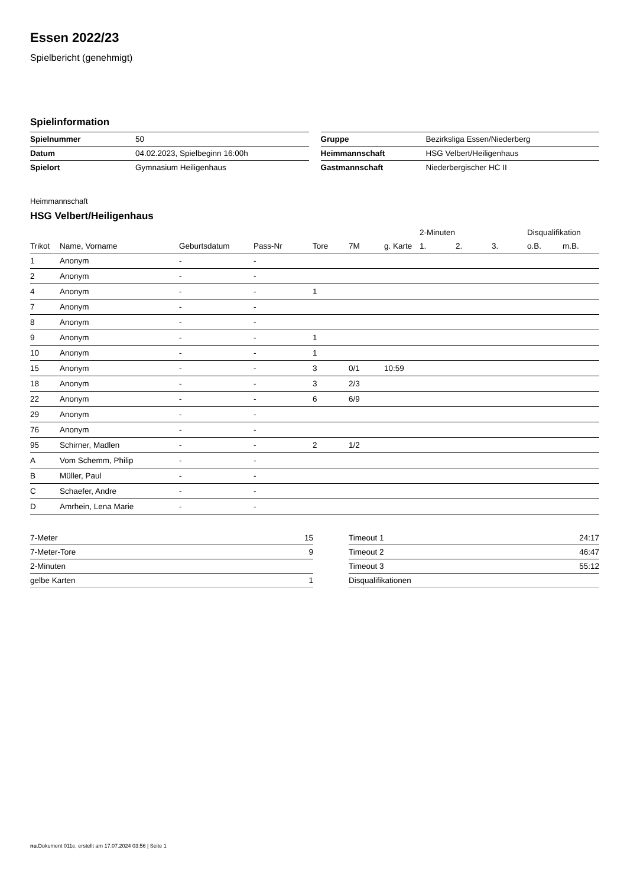Essen 2022/23
Spielbericht (genehmigt)
Spielinformation
| Spielnummer | 50 |
| Datum | 04.02.2023, Spielbeginn 16:00h |
| Spielort | Gymnasium Heiligenhaus |
| Gruppe | Bezirksliga Essen/Niederberg |
| Heimmannschaft | HSG Velbert/Heiligenhaus |
| Gastmannschaft | Niederbergischer HC II |
Heimmannschaft
HSG Velbert/Heiligenhaus
| | | | | | | | 2-Minuten | | | Disqualifikation | |
| --- | --- | --- | --- | --- | --- | --- | --- | --- | --- | --- | --- |
| Trikot | Name, Vorname | Geburtsdatum | Pass-Nr | Tore | 7M | g. Karte | 1. | 2. | 3. | o.B. | m.B. |
| 1 | Anonym | - | - | | | | | | | | |
| 2 | Anonym | - | - | | | | | | | | |
| 4 | Anonym | - | - | 1 | | | | | | | |
| 7 | Anonym | - | - | | | | | | | | |
| 8 | Anonym | - | - | | | | | | | | |
| 9 | Anonym | - | - | 1 | | | | | | | |
| 10 | Anonym | - | - | 1 | | | | | | | |
| 15 | Anonym | - | - | 3 | 0/1 | 10:59 | | | | | |
| 18 | Anonym | - | - | 3 | 2/3 | | | | | | |
| 22 | Anonym | - | - | 6 | 6/9 | | | | | | |
| 29 | Anonym | - | - | | | | | | | | |
| 76 | Anonym | - | - | | | | | | | | |
| 95 | Schirner, Madlen | - | - | 2 | 1/2 | | | | | | |
| A | Vom Schemm, Philip | - | - | | | | | | | | |
| B | Müller, Paul | - | - | | | | | | | | |
| C | Schaefer, Andre | - | - | | | | | | | | |
| D | Amrhein, Lena Marie | - | - | | | | | | | | |
| 7-Meter | 15 |
| 7-Meter-Tore | 9 |
| 2-Minuten | |
| gelbe Karten | 1 |
| Timeout 1 | 24:17 |
| Timeout 2 | 46:47 |
| Timeout 3 | 55:12 |
| Disqualifikationen | |
nu.Dokument 011e, erstellt am 17.07.2024 03:56 | Seite 1